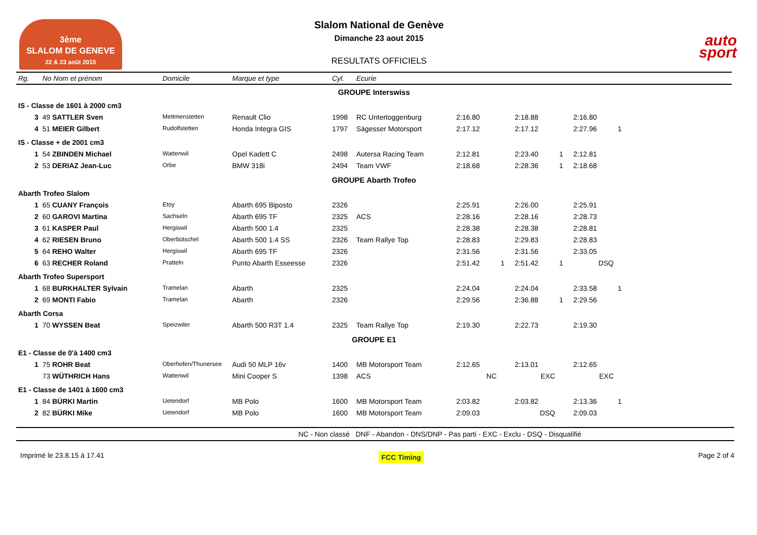3ème SLALOM DE GENEVE
22 & 23 août 2015
Slalom National de Genève
Dimanche 23 aout 2015
RESULTATS OFFICIELS
auto
sport
| Rg. | No Nom et prénom | Domicile | Marque et type | Cyl. | Ecurie | | | | | | |
| --- | --- | --- | --- | --- | --- | --- | --- | --- | --- | --- | --- |
| GROUPE Interswiss | | | | | | | | | | | |
| IS - Classe de 1601 à 2000 cm3 | | | | | | | | | | | |
| 3 | 49 SATTLER Sven | Mettmenstetten | Renault Clio | 1998 | RC Untertoggenburg | 2:16.80 | | 2:18.88 | | 2:16.80 | |
| 4 | 51 MEIER Gilbert | Rudolfstetten | Honda Integra GIS | 1797 | Sägesser Motorsport | 2:17.12 | | 2:17.12 | | 2:27.96 | 1 |
| IS - Classe + de 2001 cm3 | | | | | | | | | | | |
| 1 | 54 ZBINDEN Michael | Wattenwil | Opel Kadett C | 2498 | Autersa Racing Team | 2:12.81 | | 2:23.40 | 1 | 2:12.81 | |
| 2 | 53 DERIAZ Jean-Luc | Orbe | BMW 318i | 2494 | Team VWF | 2:18.68 | | 2:28.36 | 1 | 2:18.68 | |
| GROUPE Abarth Trofeo | | | | | | | | | | | |
| Abarth Trofeo Slalom | | | | | | | | | | | |
| 1 | 65 CUANY François | Etoy | Abarth 695 Biposto | 2326 | | 2:25.91 | | 2:26.00 | | 2:25.91 | |
| 2 | 60 GAROVI Martina | Sachseln | Abarth 695 TF | 2325 | ACS | 2:28.16 | | 2:28.16 | | 2:28.73 | |
| 3 | 61 KASPER Paul | Hergiswil | Abarth 500 1.4 | 2325 | | 2:28.38 | | 2:28.38 | | 2:28.81 | |
| 4 | 62 RIESEN Bruno | Oberbütschel | Abarth 500 1.4 SS | 2326 | Team Rallye Top | 2:28.83 | | 2:29.83 | | 2:28.83 | |
| 5 | 64 REHO Walter | Hergiswil | Abarth 695 TF | 2326 | | 2:31.56 | | 2:31.56 | | 2:33.05 | |
| 6 | 63 RECHER Roland | Pratteln | Punto Abarth Esseesse | 2326 | | 2:51.42 | 1 | 2:51.42 | 1 | DSQ | |
| Abarth Trofeo Supersport | | | | | | | | | | | |
| 1 | 68 BURKHALTER Sylvain | Tramelan | Abarth | 2325 | | 2:24.04 | | 2:24.04 | | 2:33.58 | 1 |
| 2 | 69 MONTI Fabio | Tramelan | Abarth | 2326 | | 2:29.56 | | 2:36.88 | 1 | 2:29.56 | |
| Abarth Corsa | | | | | | | | | | | |
| 1 | 70 WYSSEN Beat | Speizwiler | Abarth 500 R3T 1.4 | 2325 | Team Rallye Top | 2:19.30 | | 2:22.73 | | 2:19.30 | |
| GROUPE E1 | | | | | | | | | | | |
| E1 - Classe de 0'à 1400 cm3 | | | | | | | | | | | |
| 1 | 75 ROHR Beat | Oberhofen/Thunersee | Audi 50 MLP 16v | 1400 | MB Motorsport Team | 2:12.65 | | 2:13.01 | | 2:12.65 | |
| | 73 WÜTHRICH Hans | Wattenwil | Mini Cooper S | 1398 | ACS | NC | | EXC | | EXC | |
| E1 - Classe de 1401 à 1600 cm3 | | | | | | | | | | | |
| 1 | 84 BÜRKI Martin | Uetendorf | MB Polo | 1600 | MB Motorsport Team | 2:03.82 | | 2:03.82 | | 2:13.36 | 1 |
| 2 | 82 BÜRKI Mike | Uetendorf | MB Polo | 1600 | MB Motorsport Team | 2:09.03 | | DSQ | | 2:09.03 | |
NC - Non classé DNF - Abandon - DNS/DNP - Pas parti - EXC - Exclu - DSQ - Disqualifié
Imprimé le 23.8.15 à 17.41 FCC Timing Page 2 of 4